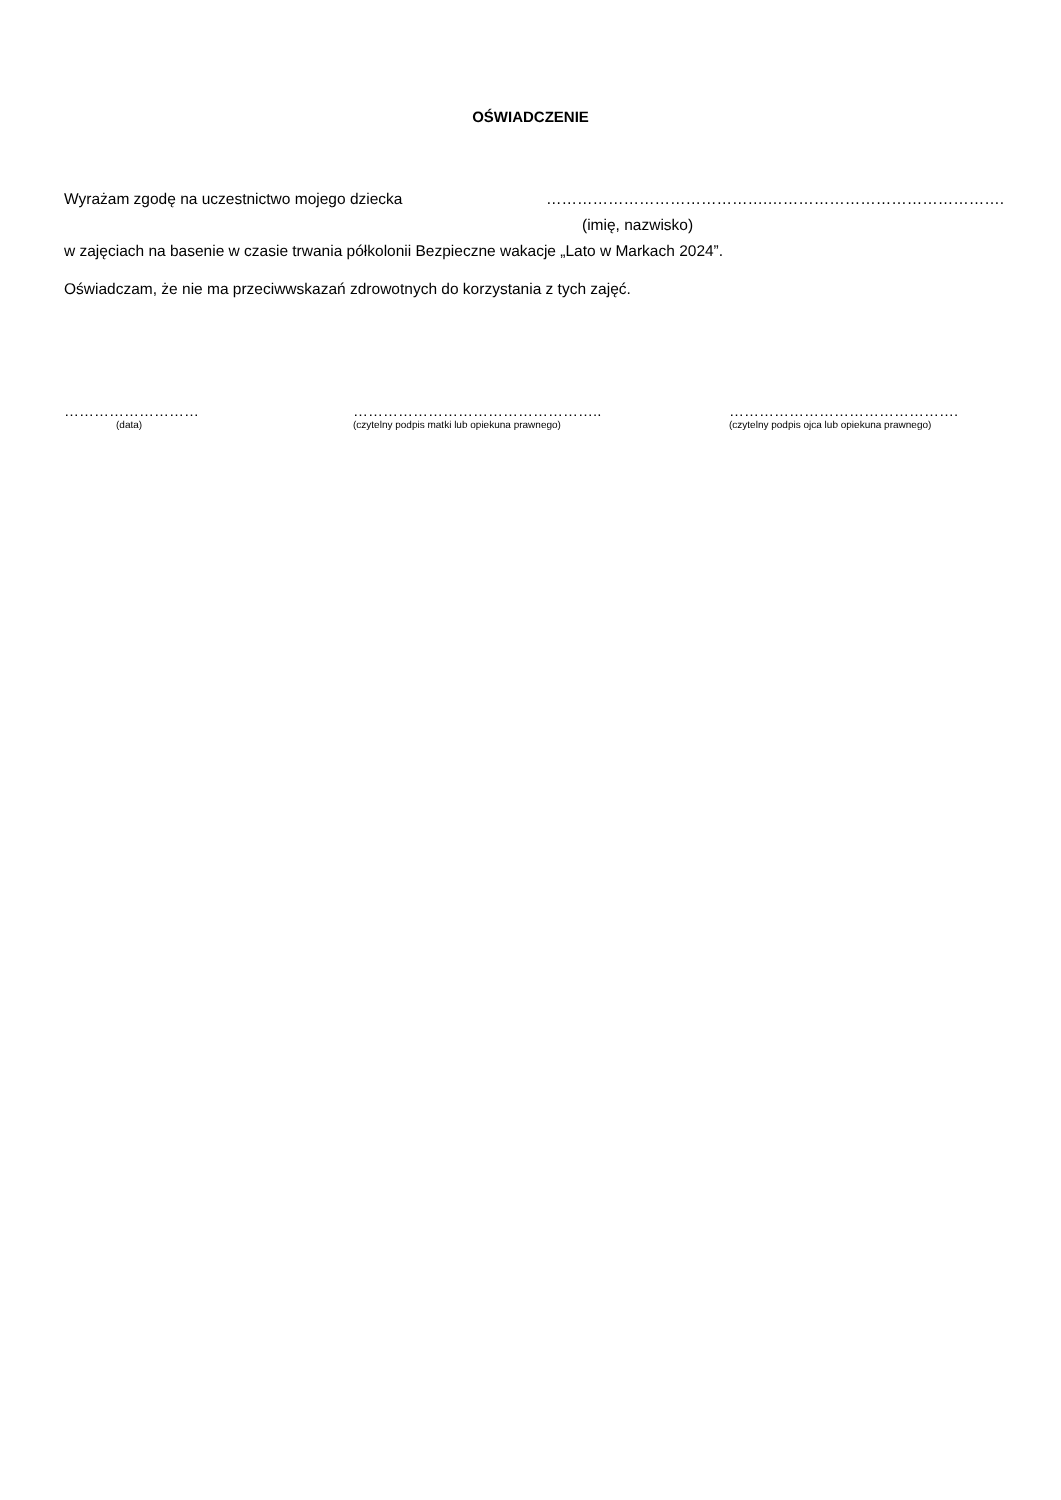OŚWIADCZENIE
Wyrażam zgodę na uczestnictwo mojego dziecka …………………………………….……………………………………….
(imię, nazwisko)
w zajęciach na basenie w czasie trwania półkolonii Bezpieczne wakacje „Lato w Markach 2024”.
Oświadczam, że nie ma przeciwwskazań zdrowotnych do korzystania z tych zajęć.
………………………
(data)
…………………………………………..
(czytelny podpis matki lub opiekuna prawnego)
……………………………………….
(czytelny podpis ojca lub opiekuna prawnego)